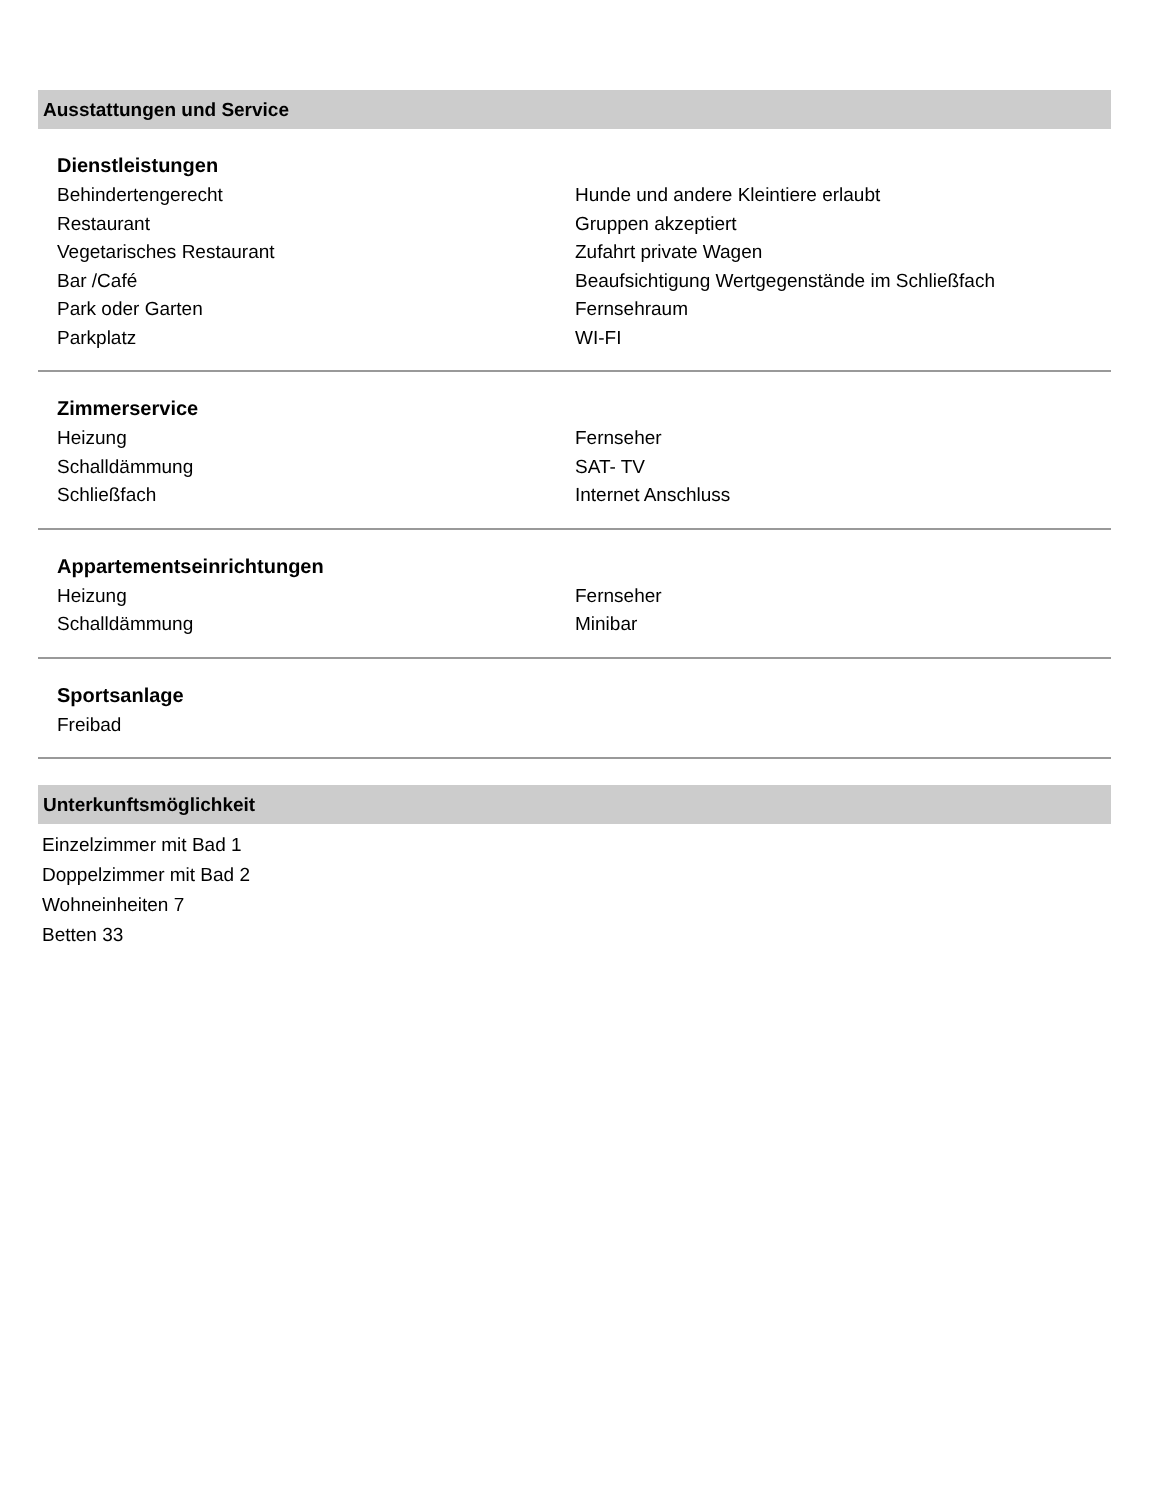Ausstattungen und Service
Dienstleistungen
| Behindertengerecht | Hunde und andere Kleintiere erlaubt |
| Restaurant | Gruppen akzeptiert |
| Vegetarisches Restaurant | Zufahrt private Wagen |
| Bar /Café | Beaufsichtigung Wertgegenstände im Schließfach |
| Park oder Garten | Fernsehraum |
| Parkplatz | WI-FI |
Zimmerservice
| Heizung | Fernseher |
| Schalldämmung | SAT- TV |
| Schließfach | Internet Anschluss |
Appartementseinrichtungen
| Heizung | Fernseher |
| Schalldämmung | Minibar |
Sportsanlage
| Freibad | |
Unterkunftsmöglichkeit
Einzelzimmer mit Bad 1
Doppelzimmer mit Bad 2
Wohneinheiten 7
Betten 33